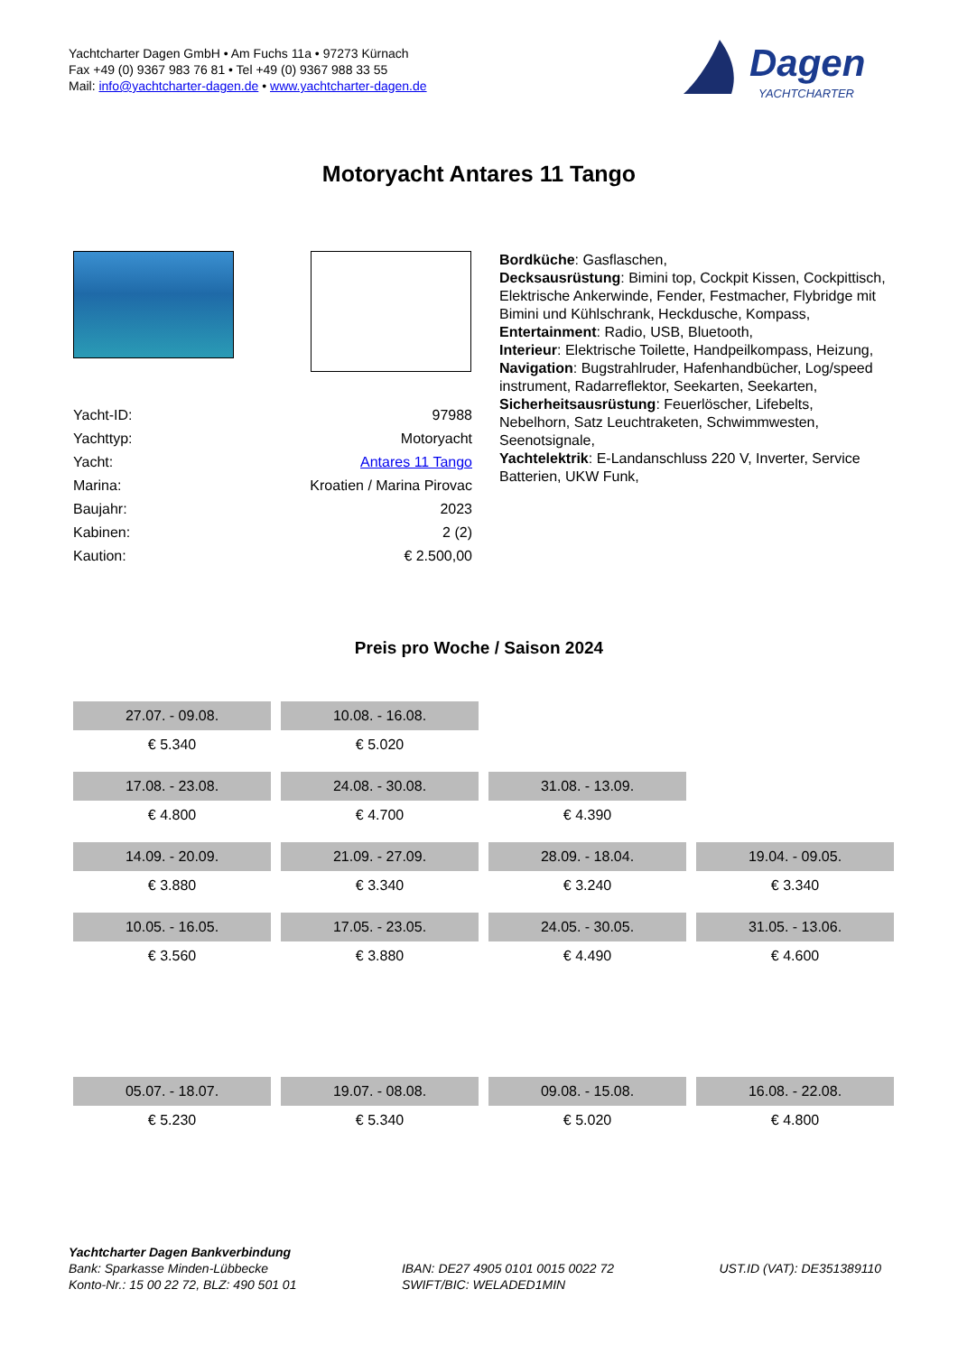Yachtcharter Dagen GmbH • Am Fuchs 11a • 97273 Kürnach
Fax +49 (0) 9367 983 76 81 • Tel +49 (0) 9367 988 33 55
Mail: info@yachtcharter-dagen.de • www.yachtcharter-dagen.de
Dagen
YACHTCHARTER
Motoryacht Antares 11 Tango
| Yacht-ID: | 97988 |
| Yachttyp: | Motoryacht |
| Yacht: | Antares 11 Tango |
| Marina: | Kroatien / Marina Pirovac |
| Baujahr: | 2023 |
| Kabinen: | 2 (2) |
| Kaution: | € 2.500,00 |
Bordküche: Gasflaschen,
Decksausrüstung: Bimini top, Cockpit Kissen, Cockpittisch, Elektrische Ankerwinde, Fender, Festmacher, Flybridge mit Bimini und Kühlschrank, Heckdusche, Kompass,
Entertainment: Radio, USB, Bluetooth,
Interieur: Elektrische Toilette, Handpeilkompass, Heizung,
Navigation: Bugstrahlruder, Hafenhandbücher, Log/speed instrument, Radarreflektor, Seekarten, Seekarten,
Sicherheitsausrüstung: Feuerlöscher, Lifebelts, Nebelhorn, Satz Leuchtraketen, Schwimmwesten, Seenotsignale,
Yachtelektrik: E-Landanschluss 220 V, Inverter, Service Batterien, UKW Funk,
Preis pro Woche / Saison 2024
| 27.07. - 09.08. | 10.08. - 16.08. | | |
| € 5.340 | € 5.020 | | |
| 17.08. - 23.08. | 24.08. - 30.08. | 31.08. - 13.09. | |
| € 4.800 | € 4.700 | € 4.390 | |
| 14.09. - 20.09. | 21.09. - 27.09. | 28.09. - 18.04. | 19.04. - 09.05. |
| € 3.880 | € 3.340 | € 3.240 | € 3.340 |
| 10.05. - 16.05. | 17.05. - 23.05. | 24.05. - 30.05. | 31.05. - 13.06. |
| € 3.560 | € 3.880 | € 4.490 | € 4.600 |
| 05.07. - 18.07. | 19.07. - 08.08. | 09.08. - 15.08. | 16.08. - 22.08. |
| € 5.230 | € 5.340 | € 5.020 | € 4.800 |
Yachtcharter Dagen Bankverbindung
Bank: Sparkasse Minden-Lübbecke
Konto-Nr.: 15 00 22 72, BLZ: 490 501 01
IBAN: DE27 4905 0101 0015 0022 72
SWIFT/BIC: WELADED1MIN
UST.ID (VAT): DE351389110